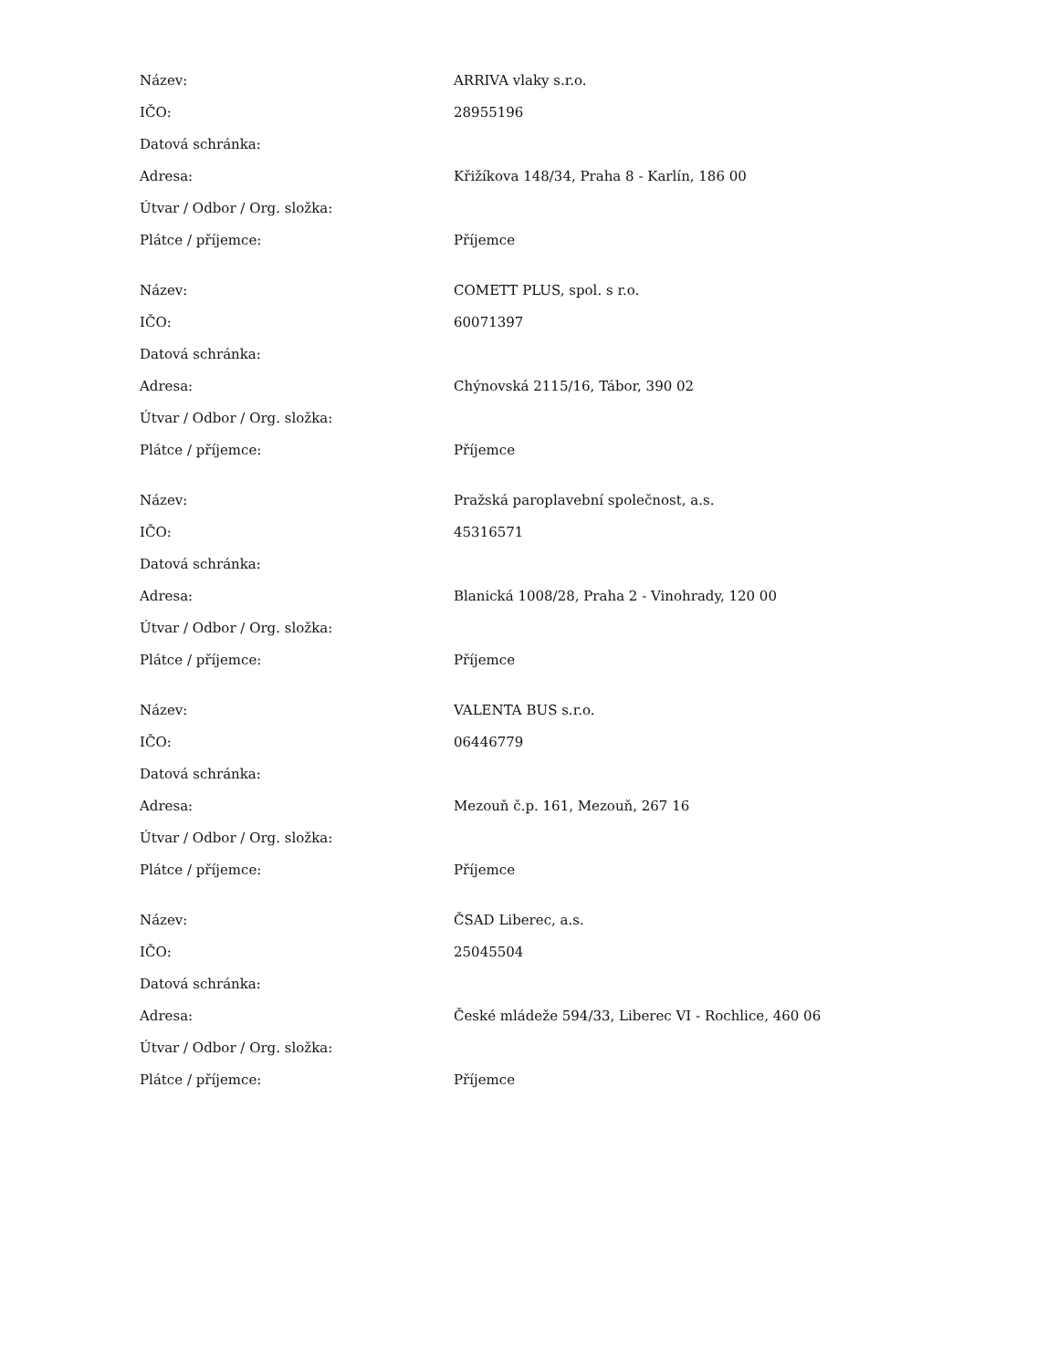| Název: | ARRIVA vlaky s.r.o. |
| IČO: | 28955196 |
| Datová schránka: | |
| Adresa: | Křižíkova 148/34, Praha 8 - Karlín, 186 00 |
| Útvar / Odbor / Org. složka: | |
| Plátce / příjemce: | Příjemce |
| Název: | COMETT PLUS, spol. s r.o. |
| IČO: | 60071397 |
| Datová schránka: | |
| Adresa: | Chýnovská 2115/16, Tábor, 390 02 |
| Útvar / Odbor / Org. složka: | |
| Plátce / příjemce: | Příjemce |
| Název: | Pražská paroplavební společnost, a.s. |
| IČO: | 45316571 |
| Datová schránka: | |
| Adresa: | Blanická 1008/28, Praha 2 - Vinohrady, 120 00 |
| Útvar / Odbor / Org. složka: | |
| Plátce / příjemce: | Příjemce |
| Název: | VALENTA BUS s.r.o. |
| IČO: | 06446779 |
| Datová schránka: | |
| Adresa: | Mezouň č.p. 161, Mezouň, 267 16 |
| Útvar / Odbor / Org. složka: | |
| Plátce / příjemce: | Příjemce |
| Název: | ČSAD Liberec, a.s. |
| IČO: | 25045504 |
| Datová schránka: | |
| Adresa: | České mládeže 594/33, Liberec VI - Rochlice, 460 06 |
| Útvar / Odbor / Org. složka: | |
| Plátce / příjemce: | Příjemce |